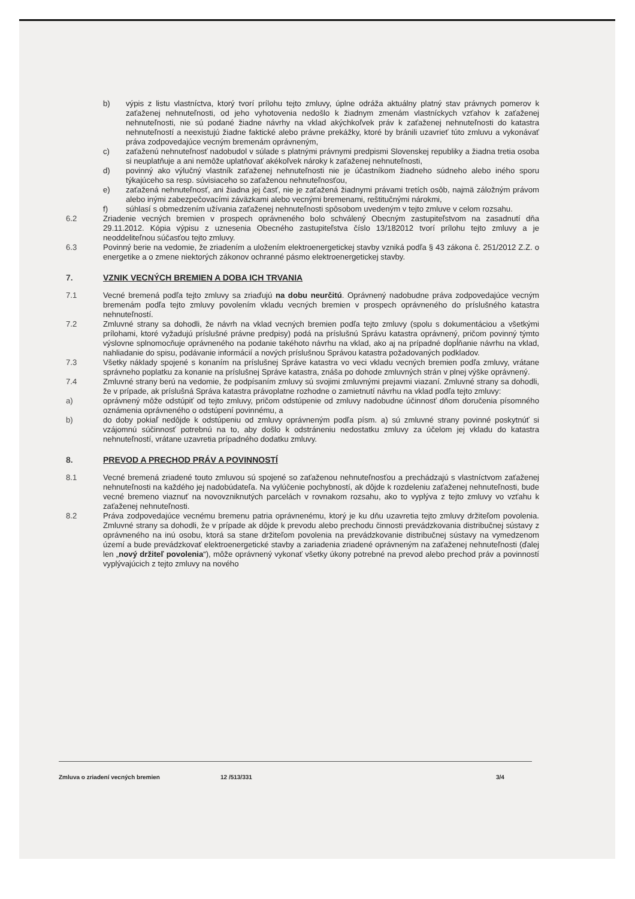b) výpis z listu vlastníctva, ktorý tvorí prílohu tejto zmluvy, úplne odráža aktuálny platný stav právnych pomerov k zaťaženej nehnuteľnosti, od jeho vyhotovenia nedošlo k žiadnym zmenám vlastníckych vzťahov k zaťaženej nehnuteľnosti, nie sú podané žiadne návrhy na vklad akýchkoľvek práv k zaťaženej nehnuteľnosti do katastra nehnuteľností a neexistujú žiadne faktické alebo právne prekážky, ktoré by bránili uzavrieť túto zmluvu a vykonávať práva zodpovedajúce vecným bremenám oprávneným,
c) zaťaženú nehnuteľnosť nadobudol v súlade s platnými právnymi predpismi Slovenskej republiky a žiadna tretia osoba si neuplatňuje a ani nemôže uplatňovať akékoľvek nároky k zaťaženej nehnuteľnosti,
d) povinný ako výlučný vlastník zaťaženej nehnuteľnosti nie je účastníkom žiadneho súdneho alebo iného sporu týkajúceho sa resp. súvisiaceho so zaťaženou nehnuteľnosťou,
e) zaťažená nehnuteľnosť, ani žiadna jej časť, nie je zaťažená žiadnymi právami tretích osôb, najmä záložným právom alebo inými zabezpečovacími záväzkami alebo vecnými bremenami, reštitučnými nárokmi,
f) súhlasí s obmedzením užívania zaťaženej nehnuteľnosti spôsobom uvedeným v tejto zmluve v celom rozsahu.
6.2 Zriadenie vecných bremien v prospech oprávneného bolo schválený Obecným zastupiteľstvom na zasadnutí dňa 29.11.2012. Kópia výpisu z uznesenia Obecného zastupiteľstva číslo 13/182012 tvorí prílohu tejto zmluvy a je neoddeliteľnou súčasťou tejto zmluvy.
6.3 Povinný berie na vedomie, že zriadením a uložením elektroenergetickej stavby vzniká podľa § 43 zákona č. 251/2012 Z.Z. o energetike a o zmene niektorých zákonov ochranné pásmo elektroenergetickej stavby.
7. VZNIK VECNÝCH BREMIEN A DOBA ICH TRVANIA
7.1 Vecné bremená podľa tejto zmluvy sa zriaďujú na dobu neurčitú. Oprávnený nadobudne práva zodpovedajúce vecným bremenám podľa tejto zmluvy povolením vkladu vecných bremien v prospech oprávneného do príslušného katastra nehnuteľností.
7.2 Zmluvné strany sa dohodli, že návrh na vklad vecných bremien podľa tejto zmluvy (spolu s dokumentáciou a všetkými prílohami, ktoré vyžadujú príslušné právne predpisy) podá na príslušnú Správu katastra oprávnený, pričom povinný týmto výslovne splnomocňuje oprávneného na podanie takéhoto návrhu na vklad, ako aj na prípadné dopĺňanie návrhu na vklad, nahliadanie do spisu, podávanie informácií a nových príslušnou Správou katastra požadovaných podkladov.
7.3 Všetky náklady spojené s konaním na príslušnej Správe katastra vo veci vkladu vecných bremien podľa zmluvy, vrátane správneho poplatku za konanie na príslušnej Správe katastra, znáša po dohode zmluvných strán v plnej výške oprávnený.
7.4 Zmluvné strany berú na vedomie, že podpísaním zmluvy sú svojimi zmluvnými prejavmi viazaní. Zmluvné strany sa dohodli, že v prípade, ak príslušná Správa katastra právoplatne rozhodne o zamietnutí návrhu na vklad podľa tejto zmluvy:
a) oprávnený môže odstúpiť od tejto zmluvy, pričom odstúpenie od zmluvy nadobudne účinnosť dňom doručenia písomného oznámenia oprávneného o odstúpení povinnému, a
b) do doby pokiaľ nedôjde k odstúpeniu od zmluvy oprávneným podľa písm. a) sú zmluvné strany povinné poskytnúť si vzájomnú súčinnosť potrebnú na to, aby došlo k odstráneniu nedostatku zmluvy za účelom jej vkladu do katastra nehnuteľností, vrátane uzavretia prípadného dodatku zmluvy.
8. PREVOD A PRECHOD PRÁV A POVINNOSTÍ
8.1 Vecné bremená zriadené touto zmluvou sú spojené so zaťaženou nehnuteľnosťou a prechádzajú s vlastníctvom zaťaženej nehnuteľnosti na každého jej nadobúdateľa. Na vylúčenie pochybností, ak dôjde k rozdeleniu zaťaženej nehnuteľnosti, bude vecné bremeno viaznuť na novovzniknutých parcelách v rovnakom rozsahu, ako to vyplýva z tejto zmluvy vo vzťahu k zaťaženej nehnuteľnosti.
8.2 Práva zodpovedajúce vecnému bremenu patria oprávnenému, ktorý je ku dňu uzavretia tejto zmluvy držiteľom povolenia. Zmluvné strany sa dohodli, že v prípade ak dôjde k prevodu alebo prechodu činnosti prevádzkovania distribučnej sústavy z oprávneného na inú osobu, ktorá sa stane držiteľom povolenia na prevádzkovanie distribučnej sústavy na vymedzenom území a bude prevádzkovať elektroenergetické stavby a zariadenia zriadené oprávneným na zaťaženej nehnuteľnosti (ďalej len „nový držiteľ povolenia“), môže oprávnený vykonať všetky úkony potrebné na prevod alebo prechod práv a povinností vyplývajúcich z tejto zmluvy na nového
Zmluva o zriadení vecných bremien 12 /513/331 3/4